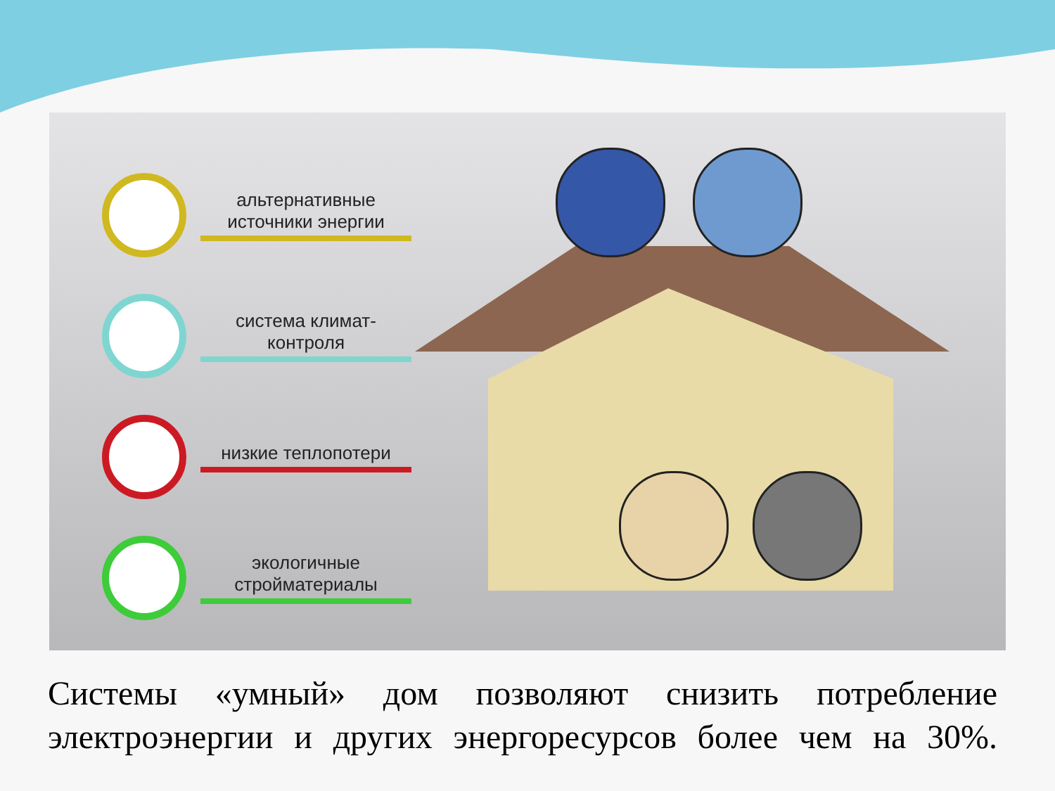альтернативные источники энергии
система климат-контроля
низкие теплопотери
экологичные стройматериалы
Системы «умный» дом позволяют снизить потребление электроэнергии и других энергоресурсов более чем на 30%.